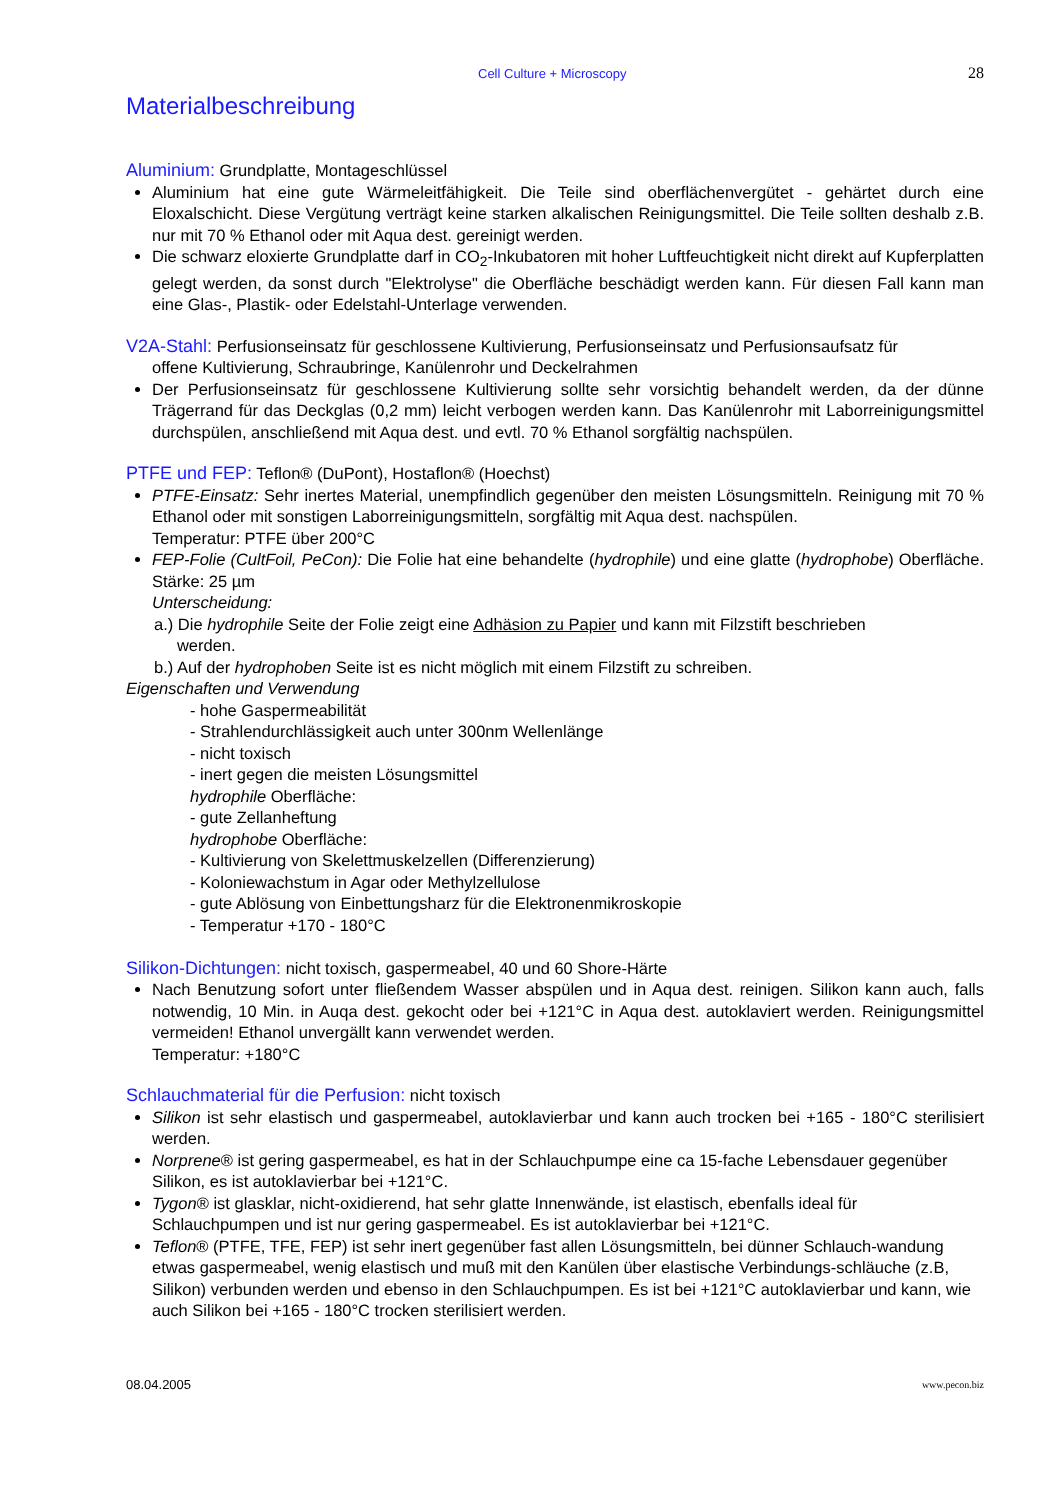Cell Culture + Microscopy 28
Materialbeschreibung
Aluminium: Grundplatte, Montageschlüssel
Aluminium hat eine gute Wärmeleitfähigkeit. Die Teile sind oberflächenvergütet - gehärtet durch eine Eloxalschicht. Diese Vergütung verträgt keine starken alkalischen Reinigungsmittel. Die Teile sollten deshalb z.B. nur mit 70 % Ethanol oder mit Aqua dest. gereinigt werden.
Die schwarz eloxierte Grundplatte darf in CO<sub>2</sub>-Inkubatoren mit hoher Luftfeuchtigkeit nicht direkt auf Kupferplatten gelegt werden, da sonst durch "Elektrolyse" die Oberfläche beschädigt werden kann. Für diesen Fall kann man eine Glas-, Plastik- oder Edelstahl-Unterlage verwenden.
V2A-Stahl: Perfusionseinsatz für geschlossene Kultivierung, Perfusionseinsatz und Perfusionsaufsatz für
offene Kultivierung, Schraubringe, Kanülenrohr und Deckelrahmen
Der Perfusionseinsatz für geschlossene Kultivierung sollte sehr vorsichtig behandelt werden, da der dünne Trägerrand für das Deckglas (0,2 mm) leicht verbogen werden kann. Das Kanülenrohr mit Laborreinigungsmittel durchspülen, anschließend mit Aqua dest. und evtl. 70 % Ethanol sorgfältig nachspülen.
PTFE und FEP: Teflon® (DuPont), Hostaflon® (Hoechst)
PTFE-Einsatz: Sehr inertes Material, unempfindlich gegenüber den meisten Lösungsmitteln. Reinigung mit 70 % Ethanol oder mit sonstigen Laborreinigungsmitteln, sorgfältig mit Aqua dest. nachspülen.
Temperatur: PTFE über 200°C
FEP-Folie (CultFoil, PeCon): Die Folie hat eine behandelte (hydrophile) und eine glatte (hydrophobe) Oberfläche. Stärke: 25 µm
Unterscheidung:
a.) Die hydrophile Seite der Folie zeigt eine Adhäsion zu Papier und kann mit Filzstift beschrieben
werden.
b.) Auf der hydrophoben Seite ist es nicht möglich mit einem Filzstift zu schreiben.
Eigenschaften und Verwendung
- hohe Gaspermeabilität
- Strahlendurchlässigkeit auch unter 300nm Wellenlänge
- nicht toxisch
- inert gegen die meisten Lösungsmittel
hydrophile Oberfläche:
- gute Zellanheftung
hydrophobe Oberfläche:
- Kultivierung von Skelettmuskelzellen (Differenzierung)
- Koloniewachstum in Agar oder Methylzellulose
- gute Ablösung von Einbettungsharz für die Elektronenmikroskopie
- Temperatur +170 - 180°C
Silikon-Dichtungen: nicht toxisch, gaspermeabel, 40 und 60 Shore-Härte
Nach Benutzung sofort unter fließendem Wasser abspülen und in Aqua dest. reinigen. Silikon kann auch, falls notwendig, 10 Min. in Auqa dest. gekocht oder bei +121°C in Aqua dest. autoklaviert werden. Reinigungsmittel vermeiden! Ethanol unvergällt kann verwendet werden.
Temperatur: +180°C
Schlauchmaterial für die Perfusion: nicht toxisch
Silikon ist sehr elastisch und gaspermeabel, autoklavierbar und kann auch trocken bei +165 - 180°C sterilisiert werden.
Norprene® ist gering gaspermeabel, es hat in der Schlauchpumpe eine ca 15-fache Lebensdauer gegenüber Silikon, es ist autoklavierbar bei +121°C.
Tygon® ist glasklar, nicht-oxidierend, hat sehr glatte Innenwände, ist elastisch, ebenfalls ideal für Schlauchpumpen und ist nur gering gaspermeabel. Es ist autoklavierbar bei +121°C.
Teflon® (PTFE, TFE, FEP) ist sehr inert gegenüber fast allen Lösungsmitteln, bei dünner Schlauch-wandung etwas gaspermeabel, wenig elastisch und muß mit den Kanülen über elastische Verbindungs-schläuche (z.B, Silikon) verbunden werden und ebenso in den Schlauchpumpen. Es ist bei +121°C autoklavierbar und kann, wie auch Silikon bei +165 - 180°C trocken sterilisiert werden.
08.04.2005 www.pecon.biz